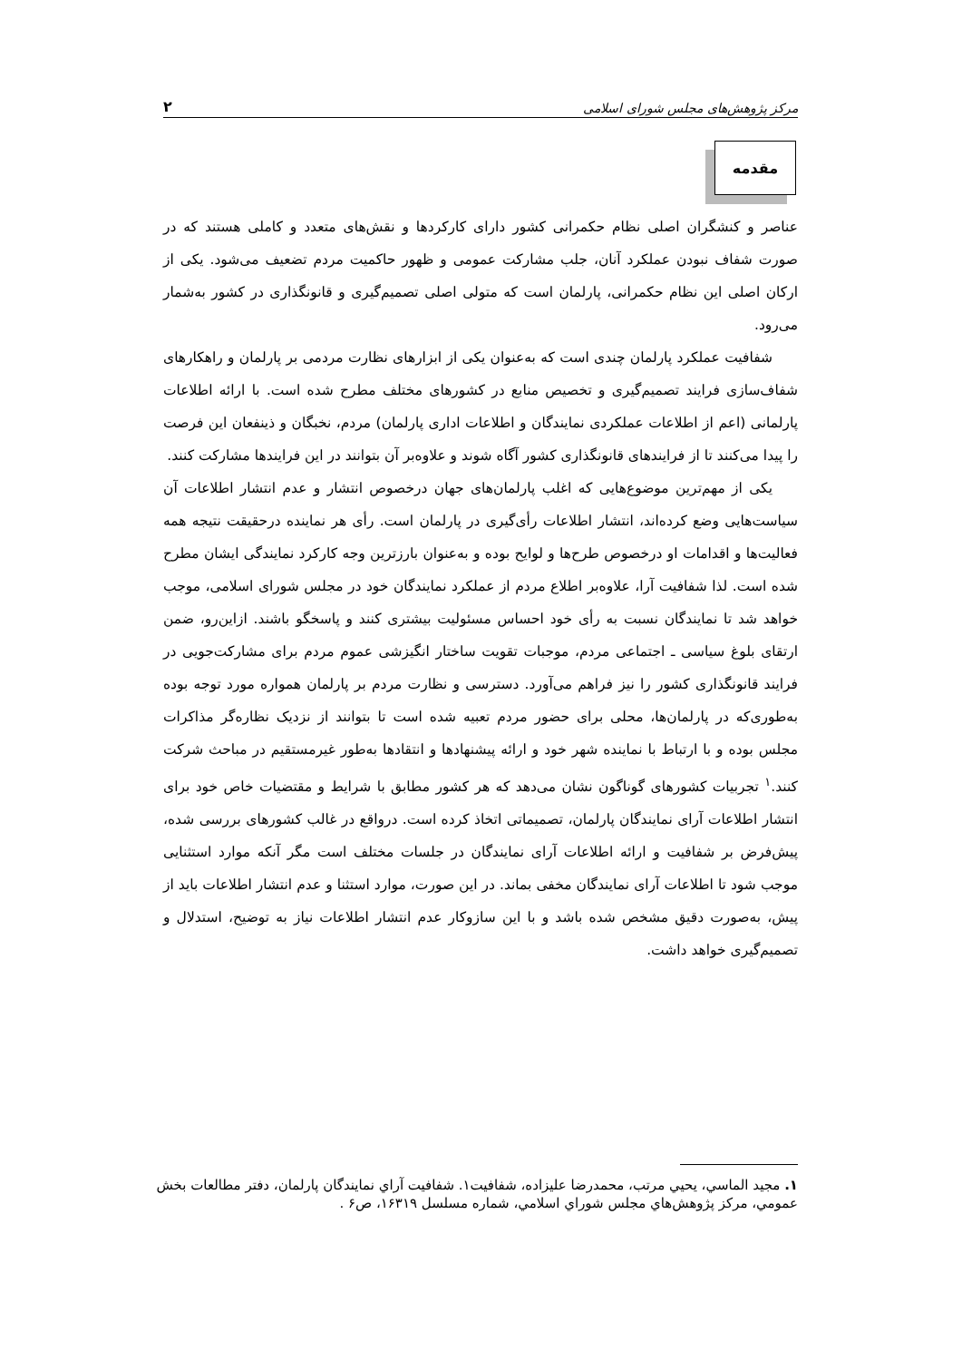مرکز پژوهش‌های مجلس شورای اسلامی ۲
مقدمه
عناصر و کنشگران اصلی نظام حکمرانی کشور دارای کارکردها و نقش‌های متعدد و کاملی هستند که در صورت شفاف نبودن عملکرد آنان، جلب مشارکت عمومی و ظهور حاکمیت مردم تضعیف می‌شود. یکی از ارکان اصلی این نظام حکمرانی، پارلمان است که متولی اصلی تصمیم‌گیری و قانونگذاری در کشور به‌شمار می‌رود.
شفافیت عملکرد پارلمان چندی است که به‌عنوان یکی از ابزارهای نظارت مردمی بر پارلمان و راهکارهای شفاف‌سازی فرایند تصمیم‌گیری و تخصیص منابع در کشورهای مختلف مطرح شده است. با ارائه اطلاعات پارلمانی (اعم از اطلاعات عملکردی نمایندگان و اطلاعات اداری پارلمان) مردم، نخبگان و ذینفعان این فرصت را پیدا می‌کنند تا از فرایندهای قانونگذاری کشور آگاه شوند و علاوه‌بر آن بتوانند در این فرایندها مشارکت کنند.
یکی از مهم‌ترین موضوع‌هایی که اغلب پارلمان‌های جهان درخصوص انتشار و عدم انتشار اطلاعات آن سیاست‌هایی وضع کرده‌اند، انتشار اطلاعات رأی‌گیری در پارلمان است. رأی هر نماینده درحقیقت نتیجه همه فعالیت‌ها و اقدامات او درخصوص طرح‌ها و لوایح بوده و به‌عنوان بارزترین وجه کارکرد نمایندگی ایشان مطرح شده است. لذا شفافیت آرا، علاوه‌بر اطلاع مردم از عملکرد نمایندگان خود در مجلس شورای اسلامی، موجب خواهد شد تا نمایندگان نسبت به رأی خود احساس مسئولیت بیشتری کنند و پاسخگو باشند. ازاین‌رو، ضمن ارتقای بلوغ سیاسی ـ اجتماعی مردم، موجبات تقویت ساختار انگیزشی عموم مردم برای مشارکت‌جویی در فرایند قانونگذاری کشور را نیز فراهم می‌آورد. دسترسی و نظارت مردم بر پارلمان همواره مورد توجه بوده به‌طوری‌که در پارلمان‌ها، محلی برای حضور مردم تعبیه شده است تا بتوانند از نزدیک نظاره‌گر مذاکرات مجلس بوده و با ارتباط با نماینده شهر خود و ارائه پیشنهادها و انتقادها به‌طور غیرمستقیم در مباحث شرکت کنند.<sup>۱</sup> تجربیات کشورهای گوناگون نشان می‌دهد که هر کشور مطابق با شرایط و مقتضیات خاص خود برای انتشار اطلاعات آرای نمایندگان پارلمان، تصمیماتی اتخاذ کرده است. درواقع در غالب کشورهای بررسی شده، پیش‌فرض بر شفافیت و ارائه اطلاعات آرای نمایندگان در جلسات مختلف است مگر آنکه موارد استثنایی موجب شود تا اطلاعات آرای نمایندگان مخفی بماند. در این صورت، موارد استثنا و عدم انتشار اطلاعات باید از پیش، به‌صورت دقیق مشخص شده باشد و با این سازوکار عدم انتشار اطلاعات نیاز به توضیح، استدلال و تصمیم‌گیری خواهد داشت.
۱. مجید الماسي، يحيي مرتب، محمدرضا عليزاده، شفافيت۱. شفافيت آراي نمايندگان پارلمان، دفتر مطالعات بخش عمومي، مركز پژوهش‌هاي مجلس شوراي اسلامي، شماره مسلسل ۱۶۳۱۹، ص۶ .